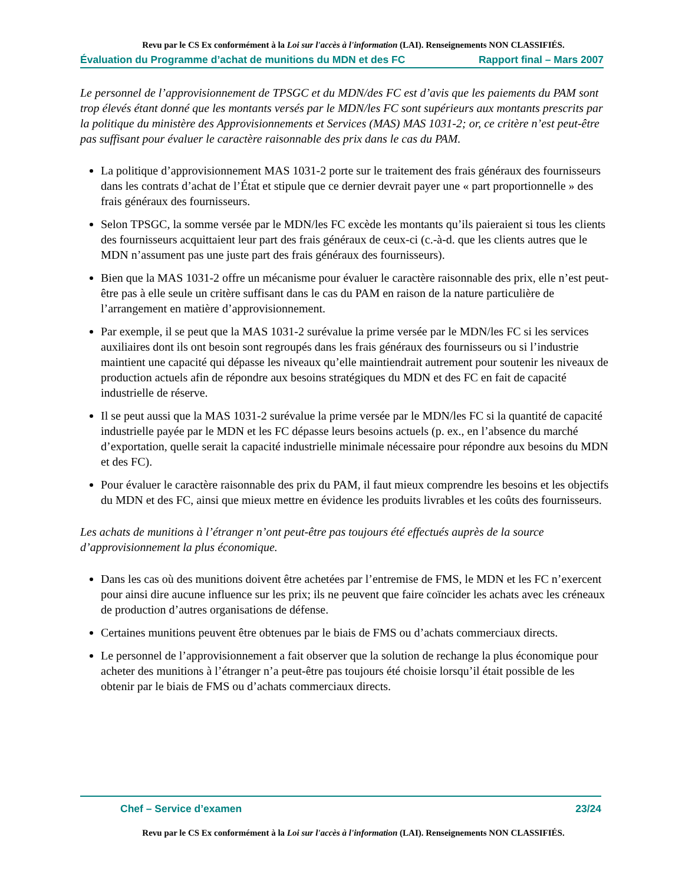Revu par le CS Ex conformément à la Loi sur l'accès à l'information (LAI). Renseignements NON CLASSIFIÉS.
Évaluation du Programme d’achat de munitions du MDN et des FC Rapport final – Mars 2007
Le personnel de l’approvisionnement de TPSGC et du MDN/des FC est d’avis que les paiements du PAM sont trop élevés étant donné que les montants versés par le MDN/les FC sont supérieurs aux montants prescrits par la politique du ministère des Approvisionnements et Services (MAS) MAS 1031-2; or, ce critère n’est peut-être pas suffisant pour évaluer le caractère raisonnable des prix dans le cas du PAM.
La politique d’approvisionnement MAS 1031-2 porte sur le traitement des frais généraux des fournisseurs dans les contrats d’achat de l’État et stipule que ce dernier devrait payer une « part proportionnelle » des frais généraux des fournisseurs.
Selon TPSGC, la somme versée par le MDN/les FC excède les montants qu’ils paieraient si tous les clients des fournisseurs acquittaient leur part des frais généraux de ceux-ci (c.-à-d. que les clients autres que le MDN n’assument pas une juste part des frais généraux des fournisseurs).
Bien que la MAS 1031-2 offre un mécanisme pour évaluer le caractère raisonnable des prix, elle n’est peut-être pas à elle seule un critère suffisant dans le cas du PAM en raison de la nature particulière de l’arrangement en matière d’approvisionnement.
Par exemple, il se peut que la MAS 1031-2 surévalue la prime versée par le MDN/les FC si les services auxiliaires dont ils ont besoin sont regroupés dans les frais généraux des fournisseurs ou si l’industrie maintient une capacité qui dépasse les niveaux qu’elle maintiendrait autrement pour soutenir les niveaux de production actuels afin de répondre aux besoins stratégiques du MDN et des FC en fait de capacité industrielle de réserve.
Il se peut aussi que la MAS 1031-2 surévalue la prime versée par le MDN/les FC si la quantité de capacité industrielle payée par le MDN et les FC dépasse leurs besoins actuels (p. ex., en l’absence du marché d’exportation, quelle serait la capacité industrielle minimale nécessaire pour répondre aux besoins du MDN et des FC).
Pour évaluer le caractère raisonnable des prix du PAM, il faut mieux comprendre les besoins et les objectifs du MDN et des FC, ainsi que mieux mettre en évidence les produits livrables et les coûts des fournisseurs.
Les achats de munitions à l’étranger n’ont peut-être pas toujours été effectués auprès de la source d’approvisionnement la plus économique.
Dans les cas où des munitions doivent être achetées par l’entremise de FMS, le MDN et les FC n’exercent pour ainsi dire aucune influence sur les prix; ils ne peuvent que faire coïncider les achats avec les créneaux de production d’autres organisations de défense.
Certaines munitions peuvent être obtenues par le biais de FMS ou d’achats commerciaux directs.
Le personnel de l’approvisionnement a fait observer que la solution de rechange la plus économique pour acheter des munitions à l’étranger n’a peut-être pas toujours été choisie lorsqu’il était possible de les obtenir par le biais de FMS ou d’achats commerciaux directs.
Chef – Service d’examen 23/24
Revu par le CS Ex conformément à la Loi sur l'accès à l'information (LAI). Renseignements NON CLASSIFIÉS.